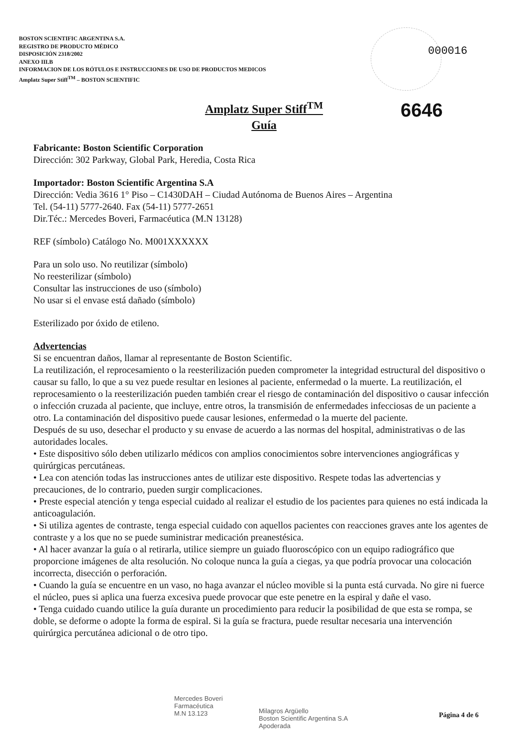BOSTON SCIENTIFIC ARGENTINA S.A.
REGISTRO DE PRODUCTO MÉDICO
DISPOSICIÓN 2318/2002
ANEXO III.B
INFORMACION DE LOS RÓTULOS E INSTRUCCIONES DE USO DE PRODUCTOS MEDICOS
Amplatz Super Stiff<sup>TM</sup> – BOSTON SCIENTIFIC
000016
6646
Amplatz Super Stiff<sup>TM</sup>
Guía
Fabricante: Boston Scientific Corporation
Dirección: 302 Parkway, Global Park, Heredia, Costa Rica
Importador: Boston Scientific Argentina S.A
Dirección: Vedia 3616 1° Piso – C1430DAH – Ciudad Autónoma de Buenos Aires – Argentina
Tel. (54-11) 5777-2640. Fax (54-11) 5777-2651
Dir.Téc.: Mercedes Boveri, Farmacéutica (M.N 13128)
REF (símbolo) Catálogo No. M001XXXXXX
Para un solo uso. No reutilizar (símbolo)
No reesterilizar (símbolo)
Consultar las instrucciones de uso (símbolo)
No usar si el envase está dañado (símbolo)
Esterilizado por óxido de etileno.
Advertencias
Si se encuentran daños, llamar al representante de Boston Scientific.
La reutilización, el reprocesamiento o la reesterilización pueden comprometer la integridad estructural del dispositivo o causar su fallo, lo que a su vez puede resultar en lesiones al paciente, enfermedad o la muerte. La reutilización, el reprocesamiento o la reesterilización pueden también crear el riesgo de contaminación del dispositivo o causar infección o infección cruzada al paciente, que incluye, entre otros, la transmisión de enfermedades infecciosas de un paciente a otro. La contaminación del dispositivo puede causar lesiones, enfermedad o la muerte del paciente.
Después de su uso, desechar el producto y su envase de acuerdo a las normas del hospital, administrativas o de las autoridades locales.
• Este dispositivo sólo deben utilizarlo médicos con amplios conocimientos sobre intervenciones angiográficas y quirúrgicas percutáneas.
• Lea con atención todas las instrucciones antes de utilizar este dispositivo. Respete todas las advertencias y precauciones, de lo contrario, pueden surgir complicaciones.
• Preste especial atención y tenga especial cuidado al realizar el estudio de los pacientes para quienes no está indicada la anticoagulación.
• Si utiliza agentes de contraste, tenga especial cuidado con aquellos pacientes con reacciones graves ante los agentes de contraste y a los que no se puede suministrar medicación preanestésica.
• Al hacer avanzar la guía o al retirarla, utilice siempre un guiado fluoroscópico con un equipo radiográfico que proporcione imágenes de alta resolución. No coloque nunca la guía a ciegas, ya que podría provocar una colocación incorrecta, disección o perforación.
• Cuando la guía se encuentre en un vaso, no haga avanzar el núcleo movible si la punta está curvada. No gire ni fuerce el núcleo, pues si aplica una fuerza excesiva puede provocar que este penetre en la espiral y dañe el vaso.
• Tenga cuidado cuando utilice la guía durante un procedimiento para reducir la posibilidad de que esta se rompa, se doble, se deforme o adopte la forma de espiral. Si la guía se fractura, puede resultar necesaria una intervención quirúrgica percutánea adicional o de otro tipo.
Mercedes Boveri
Farmacéutica
M.N 13.123
Milagros Argüello
Boston Scientific Argentina S.A
Apoderada
Página 4 de 6